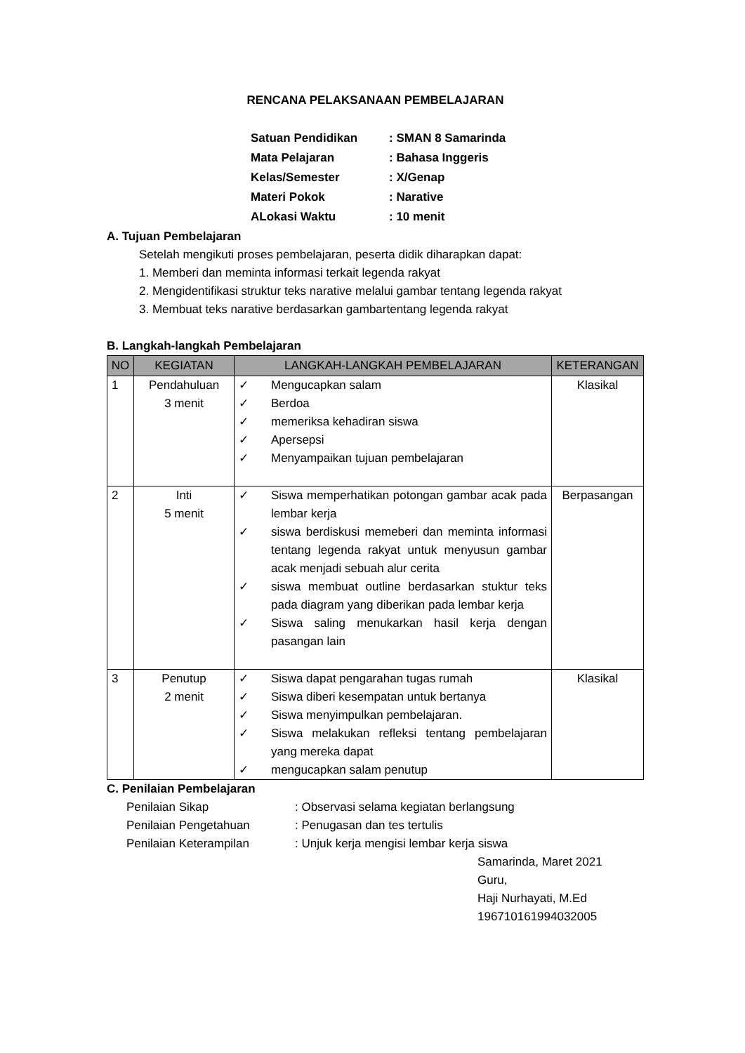RENCANA PELAKSANAAN PEMBELAJARAN
| Satuan Pendidikan | : SMAN 8 Samarinda |
| Mata Pelajaran | : Bahasa Inggeris |
| Kelas/Semester | : X/Genap |
| Materi Pokok | : Narative |
| ALokasi Waktu | : 10 menit |
A. Tujuan Pembelajaran
Setelah mengikuti proses pembelajaran, peserta didik diharapkan dapat:
1. Memberi dan meminta informasi terkait legenda rakyat
2. Mengidentifikasi struktur teks narative melalui gambar tentang legenda rakyat
3. Membuat teks narative berdasarkan gambartentang legenda rakyat
B. Langkah-langkah Pembelajaran
| NO | KEGIATAN | LANGKAH-LANGKAH PEMBELAJARAN | KETERANGAN |
| --- | --- | --- | --- |
| 1 | Pendahuluan 3 menit | ✓ Mengucapkan salam ✓ Berdoa ✓ memeriksa kehadiran siswa ✓ Apersepsi ✓ Menyampaikan tujuan pembelajaran | Klasikal |
| 2 | Inti 5 menit | ✓ Siswa memperhatikan potongan gambar acak pada lembar kerja ✓ siswa berdiskusi memeberi dan meminta informasi tentang legenda rakyat untuk menyusun gambar acak menjadi sebuah alur cerita ✓ siswa membuat outline berdasarkan stuktur teks pada diagram yang diberikan pada lembar kerja ✓ Siswa saling menukarkan hasil kerja dengan pasangan lain | Berpasangan |
| 3 | Penutup 2 menit | ✓ Siswa dapat pengarahan tugas rumah ✓ Siswa diberi kesempatan untuk bertanya ✓ Siswa menyimpulkan pembelajaran. ✓ Siswa melakukan refleksi tentang pembelajaran yang mereka dapat ✓ mengucapkan salam penutup | Klasikal |
C. Penilaian Pembelajaran
| Penilaian Sikap | : Observasi selama kegiatan berlangsung |
| Penilaian Pengetahuan | : Penugasan dan tes tertulis |
| Penilaian Keterampilan | : Unjuk kerja mengisi lembar kerja siswa |
Samarinda, Maret 2021
Guru,
Haji Nurhayati, M.Ed
196710161994032005